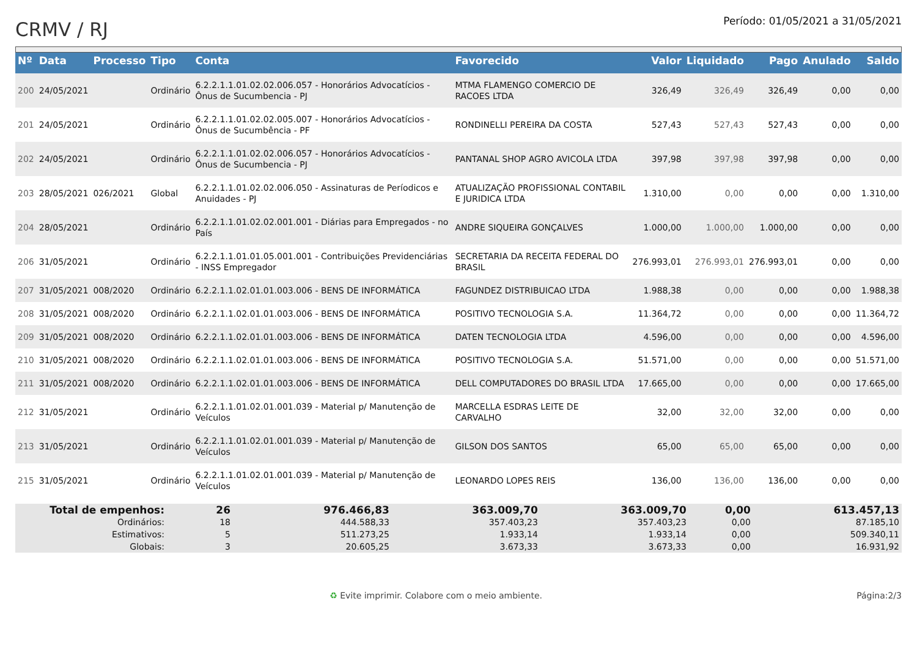CRMV / RJ
Período: 01/05/2021 a 31/05/2021
| Nº | Data | Processo | Tipo | Conta | Favorecido | Valor | Liquidado | Pago | Anulado | Saldo |
| --- | --- | --- | --- | --- | --- | --- | --- | --- | --- | --- |
| 200 | 24/05/2021 | | Ordinário | 6.2.2.1.1.01.02.02.006.057 - Honorários Advocatícios - Ônus de Sucumbencia - PJ | MTMA FLAMENGO COMERCIO DE RACOES LTDA | 326,49 | 326,49 | 326,49 | 0,00 | 0,00 |
| 201 | 24/05/2021 | | Ordinário | 6.2.2.1.1.01.02.02.005.007 - Honorários Advocatícios - Ônus de Sucumbência - PF | RONDINELLI PEREIRA DA COSTA | 527,43 | 527,43 | 527,43 | 0,00 | 0,00 |
| 202 | 24/05/2021 | | Ordinário | 6.2.2.1.1.01.02.02.006.057 - Honorários Advocatícios - Ônus de Sucumbencia - PJ | PANTANAL SHOP AGRO AVICOLA LTDA | 397,98 | 397,98 | 397,98 | 0,00 | 0,00 |
| 203 | 28/05/2021 | 026/2021 | Global | 6.2.2.1.1.01.02.02.006.050 - Assinaturas de Períodicos e Anuidades - PJ | ATUALIZAÇÃO PROFISSIONAL CONTABIL E JURIDICA LTDA | 1.310,00 | 0,00 | 0,00 | 0,00 | 1.310,00 |
| 204 | 28/05/2021 | | Ordinário | 6.2.2.1.1.01.02.02.001.001 - Diárias para Empregados - no País | ANDRE SIQUEIRA GONÇALVES | 1.000,00 | 1.000,00 | 1.000,00 | 0,00 | 0,00 |
| 206 | 31/05/2021 | | Ordinário | 6.2.2.1.1.01.01.05.001.001 - Contribuições Previdenciárias - INSS Empregador | SECRETARIA DA RECEITA FEDERAL DO BRASIL | 276.993,01 | 276.993,01 | 276.993,01 | 0,00 | 0,00 |
| 207 | 31/05/2021 | 008/2020 | Ordinário | 6.2.2.1.1.02.01.01.003.006 - BENS DE INFORMÁTICA | FAGUNDEZ DISTRIBUICAO LTDA | 1.988,38 | 0,00 | 0,00 | 0,00 | 1.988,38 |
| 208 | 31/05/2021 | 008/2020 | Ordinário | 6.2.2.1.1.02.01.01.003.006 - BENS DE INFORMÁTICA | POSITIVO TECNOLOGIA S.A. | 11.364,72 | 0,00 | 0,00 | 0,00 | 11.364,72 |
| 209 | 31/05/2021 | 008/2020 | Ordinário | 6.2.2.1.1.02.01.01.003.006 - BENS DE INFORMÁTICA | DATEN TECNOLOGIA LTDA | 4.596,00 | 0,00 | 0,00 | 0,00 | 4.596,00 |
| 210 | 31/05/2021 | 008/2020 | Ordinário | 6.2.2.1.1.02.01.01.003.006 - BENS DE INFORMÁTICA | POSITIVO TECNOLOGIA S.A. | 51.571,00 | 0,00 | 0,00 | 0,00 | 51.571,00 |
| 211 | 31/05/2021 | 008/2020 | Ordinário | 6.2.2.1.1.02.01.01.003.006 - BENS DE INFORMÁTICA | DELL COMPUTADORES DO BRASIL LTDA | 17.665,00 | 0,00 | 0,00 | 0,00 | 17.665,00 |
| 212 | 31/05/2021 | | Ordinário | 6.2.2.1.1.01.02.01.001.039 - Material p/ Manutenção de Veículos | MARCELLA ESDRAS LEITE DE CARVALHO | 32,00 | 32,00 | 32,00 | 0,00 | 0,00 |
| 213 | 31/05/2021 | | Ordinário | 6.2.2.1.1.01.02.01.001.039 - Material p/ Manutenção de Veículos | GILSON DOS SANTOS | 65,00 | 65,00 | 65,00 | 0,00 | 0,00 |
| 215 | 31/05/2021 | | Ordinário | 6.2.2.1.1.01.02.01.001.039 - Material p/ Manutenção de Veículos | LEONARDO LOPES REIS | 136,00 | 136,00 | 136,00 | 0,00 | 0,00 |
| Total de empenhos: | 26 | | 976.466,83 | 363.009,70 | 363.009,70 | 0,00 | 613.457,13 |
| Ordinários: | 18 | | 444.588,33 | 357.403,23 | 357.403,23 | 0,00 | 87.185,10 |
| Estimativos: | 5 | | 511.273,25 | 1.933,14 | 1.933,14 | 0,00 | 509.340,11 |
| Globais: | 3 | | 20.605,25 | 3.673,33 | 3.673,33 | 0,00 | 16.931,92 |
♻ Evite imprimir. Colabore com o meio ambiente. Página:2/3